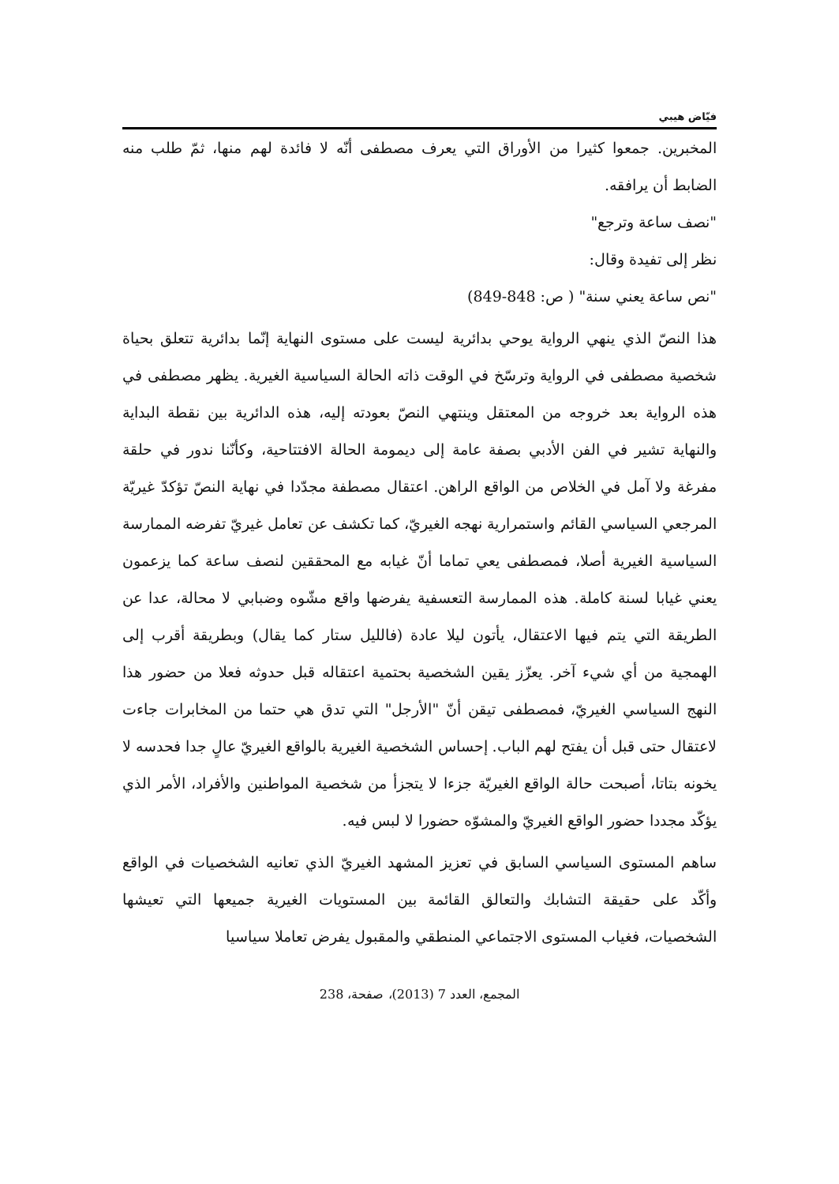فيّاض هيبي
المخبرين. جمعوا كثيرا من الأوراق التي يعرف مصطفى أنّه لا فائدة لهم منها، ثمّ طلب منه الضابط أن يرافقه.
"نصف ساعة وترجع"
نظر إلى تفيدة وقال:
"نص ساعة يعني سنة" ( ص: 848-849)
هذا النصّ الذي ينهي الرواية يوحي بدائرية ليست على مستوى النهاية إنّما بدائرية تتعلق بحياة شخصية مصطفى في الرواية وترسّخ في الوقت ذاته الحالة السياسية الغيرية. يظهر مصطفى في هذه الرواية بعد خروجه من المعتقل وينتهي النصّ بعودته إليه، هذه الدائرية بين نقطة البداية والنهاية تشير في الفن الأدبي بصفة عامة إلى ديمومة الحالة الافتتاحية، وكأنّنا ندور في حلقة مفرغة ولا آمل في الخلاص من الواقع الراهن. اعتقال مصطفة مجدّدا في نهاية النصّ تؤكدّ غيريّة المرجعي السياسي القائم واستمرارية نهجه الغيريّ، كما تكشف عن تعامل غيريّ تفرضه الممارسة السياسية الغيرية أصلا، فمصطفى يعي تماما أنّ غيابه مع المحققين لنصف ساعة كما يزعمون يعني غيابا لسنة كاملة. هذه الممارسة التعسفية يفرضها واقع مشّوه وضبابي لا محالة، عدا عن الطريقة التي يتم فيها الاعتقال، يأتون ليلا عادة (فالليل ستار كما يقال) وبطريقة أقرب إلى الهمجية من أي شيء آخر. يعزّز يقين الشخصية بحتمية اعتقاله قبل حدوثه فعلا من حضور هذا النهج السياسي الغيريّ، فمصطفى تيقن أنّ "الأرجل" التي تدق هي حتما من المخابرات جاءت لاعتقال حتى قبل أن يفتح لهم الباب. إحساس الشخصية الغيرية بالواقع الغيريّ عالٍ جدا فحدسه لا يخونه بتاتا، أصبحت حالة الواقع الغيريّة جزءا لا يتجزأ من شخصية المواطنين والأفراد، الأمر الذي يؤكّد مجددا حضور الواقع الغيريّ والمشوّه حضورا لا لبس فيه.
ساهم المستوى السياسي السابق في تعزيز المشهد الغيريّ الذي تعانيه الشخصيات في الواقع وأكّد على حقيقة التشابك والتعالق القائمة بين المستويات الغيرية جميعها التي تعيشها الشخصيات، فغياب المستوى الاجتماعي المنطقي والمقبول يفرض تعاملا سياسيا
المجمع، العدد 7 (2013)، صفحة، 238